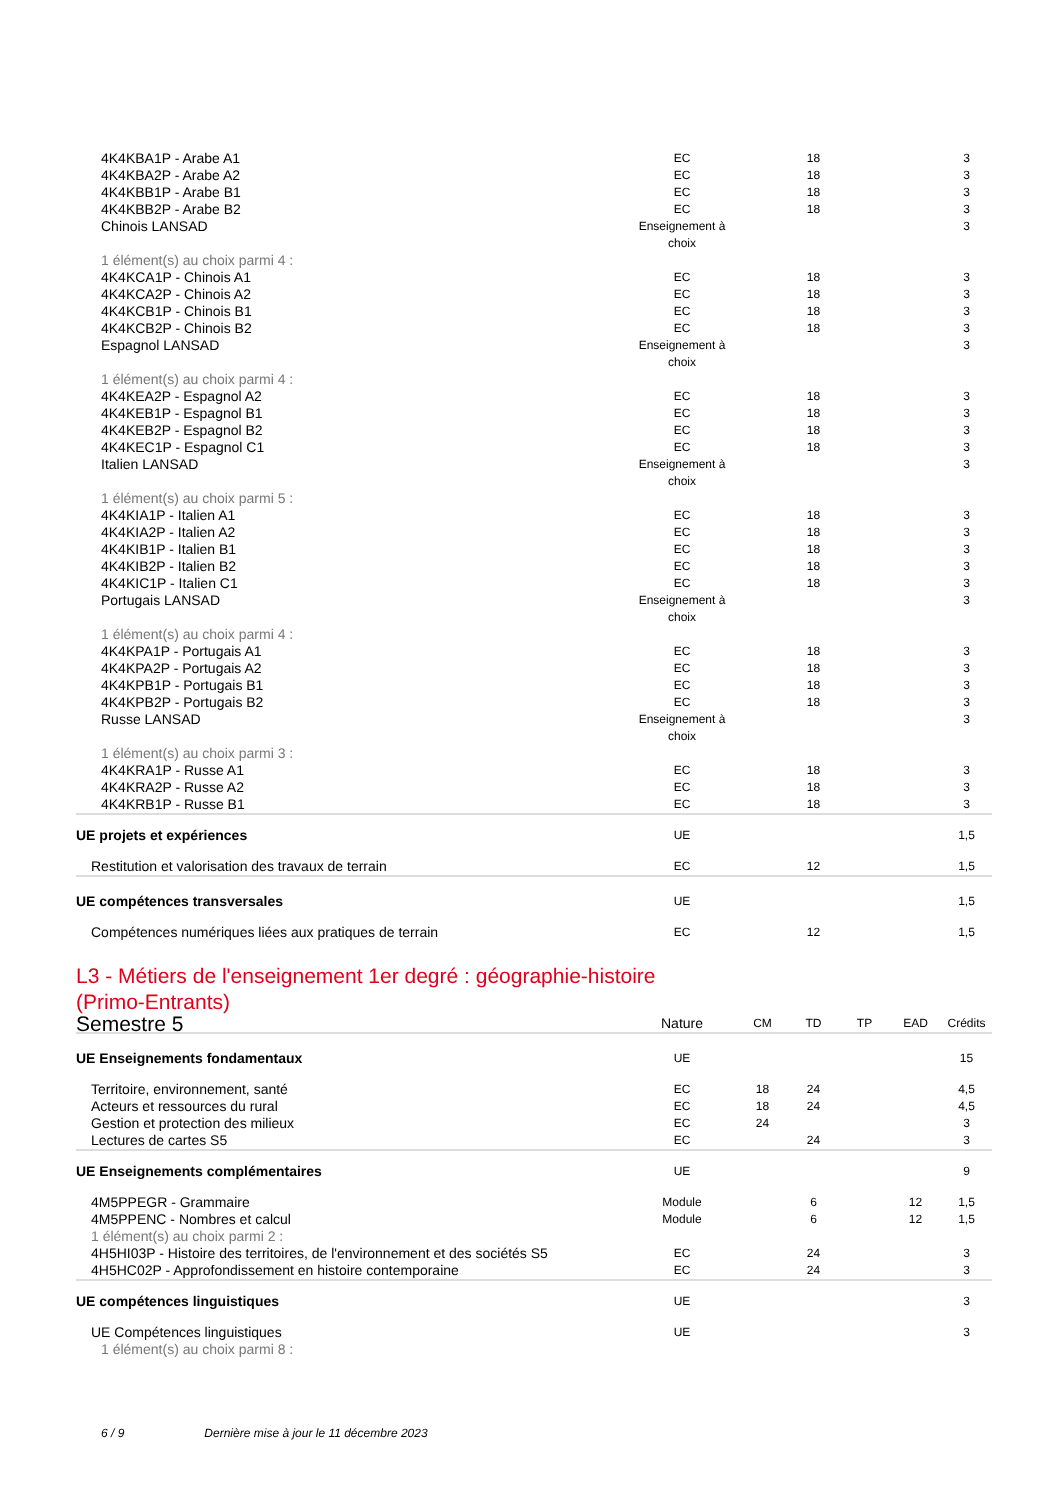| 4K4KBA1P - Arabe A1 | EC | | 18 | | | 3 |
| 4K4KBA2P - Arabe A2 | EC | | 18 | | | 3 |
| 4K4KBB1P - Arabe B1 | EC | | 18 | | | 3 |
| 4K4KBB2P - Arabe B2 | EC | | 18 | | | 3 |
| Chinois LANSAD | Enseignement à choix | | | | | 3 |
| 1 élément(s) au choix parmi 4 : | | | | | | |
| 4K4KCA1P - Chinois A1 | EC | | 18 | | | 3 |
| 4K4KCA2P - Chinois A2 | EC | | 18 | | | 3 |
| 4K4KCB1P - Chinois B1 | EC | | 18 | | | 3 |
| 4K4KCB2P - Chinois B2 | EC | | 18 | | | 3 |
| Espagnol LANSAD | Enseignement à choix | | | | | 3 |
| 1 élément(s) au choix parmi 4 : | | | | | | |
| 4K4KEA2P - Espagnol A2 | EC | | 18 | | | 3 |
| 4K4KEB1P - Espagnol B1 | EC | | 18 | | | 3 |
| 4K4KEB2P - Espagnol B2 | EC | | 18 | | | 3 |
| 4K4KEC1P - Espagnol C1 | EC | | 18 | | | 3 |
| Italien LANSAD | Enseignement à choix | | | | | 3 |
| 1 élément(s) au choix parmi 5 : | | | | | | |
| 4K4KIA1P - Italien A1 | EC | | 18 | | | 3 |
| 4K4KIA2P - Italien A2 | EC | | 18 | | | 3 |
| 4K4KIB1P - Italien B1 | EC | | 18 | | | 3 |
| 4K4KIB2P - Italien B2 | EC | | 18 | | | 3 |
| 4K4KIC1P - Italien C1 | EC | | 18 | | | 3 |
| Portugais LANSAD | Enseignement à choix | | | | | 3 |
| 1 élément(s) au choix parmi 4 : | | | | | | |
| 4K4KPA1P - Portugais A1 | EC | | 18 | | | 3 |
| 4K4KPA2P - Portugais A2 | EC | | 18 | | | 3 |
| 4K4KPB1P - Portugais B1 | EC | | 18 | | | 3 |
| 4K4KPB2P - Portugais B2 | EC | | 18 | | | 3 |
| Russe LANSAD | Enseignement à choix | | | | | 3 |
| 1 élément(s) au choix parmi 3 : | | | | | | |
| 4K4KRA1P - Russe A1 | EC | | 18 | | | 3 |
| 4K4KRA2P - Russe A2 | EC | | 18 | | | 3 |
| 4K4KRB1P - Russe B1 | EC | | 18 | | | 3 |
| UE projets et expériences | UE | | | | | 1,5 |
| Restitution et valorisation des travaux de terrain | EC | | 12 | | | 1,5 |
| UE compétences transversales | UE | | | | | 1,5 |
| Compétences numériques liées aux pratiques de terrain | EC | | 12 | | | 1,5 |
L3 - Métiers de l'enseignement 1er degré : géographie-histoire
(Primo-Entrants)
| Semestre 5 | Nature | CM | TD | TP | EAD | Crédits |
| --- | --- | --- | --- | --- | --- | --- |
| UE Enseignements fondamentaux | UE | | | | | 15 |
| Territoire, environnement, santé | EC | 18 | 24 | | | 4,5 |
| Acteurs et ressources du rural | EC | 18 | 24 | | | 4,5 |
| Gestion et protection des milieux | EC | 24 | | | | 3 |
| Lectures de cartes S5 | EC | | 24 | | | 3 |
| UE Enseignements complémentaires | UE | | | | | 9 |
| 4M5PPEGR - Grammaire | Module | | 6 | | 12 | 1,5 |
| 4M5PPENC - Nombres et calcul | Module | | 6 | | 12 | 1,5 |
| 1 élément(s) au choix parmi 2 : | | | | | | |
| 4H5HI03P - Histoire des territoires, de l'environnement et des sociétés S5 | EC | | 24 | | | 3 |
| 4H5HC02P - Approfondissement en histoire contemporaine | EC | | 24 | | | 3 |
| UE compétences linguistiques | UE | | | | | 3 |
| UE Compétences linguistiques | UE | | | | | 3 |
| 1 élément(s) au choix parmi 8 : | | | | | | |
6 / 9 Dernière mise à jour le 11 décembre 2023